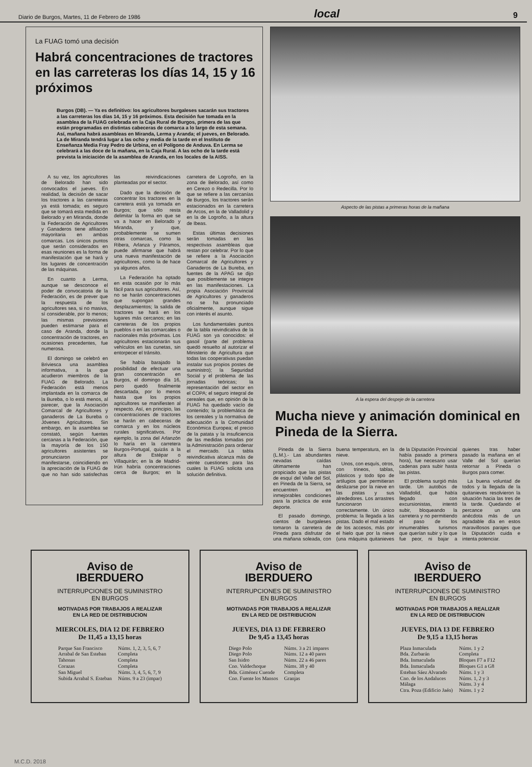Diario de Burgos, Martes, 11 de Febrero de 1986 local 9
La FUAG tomó una decisión
Habrá concentraciones de tractores en las carreteras los días 14, 15 y 16 próximos
Burgos (DB). — Ya es definitivo: los agricultores burgaleses sacarán sus tractores a las carreteras los días 14, 15 y 16 próximos. Esta decisión fue tomada en la asamblea de la FUAG celebrada en la Caja Rural de Burgos, primera de las que están programadas en distintas cabeceras de comarca a lo largo de esta semana. Así, mañana habrá asambleas en Miranda, Lerma y Aranda; el jueves, en Belorado. La de Miranda tendrá lugar a las ocho y media de la tarde en el Instituto de Enseñanza Media Fray Pedro de Urbina, en el Polígono de Anduva. En Lerma se celebrará a las doce de la mañana, en la Caja Rural. A las ocho de la tarde está prevista la iniciación de la asamblea de Aranda, en los locales de la AISS.
A su vez, los agricultores de Belorado han sido convocados el jueves. En realidad, la decisión de sacar los tractores a las carreteras ya está tomada; es seguro que se tomará esta medida en Belorado y en Miranda, donde la Federación de Agricultores y Ganaderos tiene afiliación mayoritaria en ambas comarcas. Los únicos puntos que serán considerados en esas reuniones es la forma de manifestación que se hará y los lugares de concentración de las máquinas.
En cuanto a Lerma, aunque se desconoce el poder de convocatoria de la Federación, es de prever que la respuesta de los agricultores sea, si no masiva, sí considerable, por lo menos; las mismas previsiones pueden estimarse para el caso de Aranda, donde la concentración de tractores, en ocasiones precedentes, fue numerosa.
El domingo se celebró en Briviesca una asamblea informativa, a la que acudieron miembros de la FUAG de Belorado. La Federación está menos implantada en la comarca de la Bureba, o lo está menos, al parecer, que la Asociación Comarcal de Agricultores y ganaderos de La Bureba o Jóvenes Agricultores. Sin embargo, en la asamblea se constató, según fuentes cercanas a la Federación, que la mayoría de los 150 agricultores asistentes se pronunciaron por manifestarse, coincidiendo en la apreciación de la FUAG de que no han sido satisfechas las reivindicaciones planteadas por el sector.
Dado que la decisión de concentrar los tractores en la carretera está ya tomada en Burgos; que sólo resta delimitar la forma en que se va a hacer en Belorado y Miranda, y que, probablemente se sumen otras comarcas, como la Ribera, Arlanza y Páramos, puede afirmarse que habrá una nueva manifestación de agricultores, como la de hace ya algunos años.
La Federación ha optado en esta ocasión por lo más fácil para sus agricultores. Así, no se harán concentraciones que supongan grandes desplazamientos; la salida de tractores se hará en los lugares más cercanos; en las carreteras de los propios pueblos o en las comarcales o nacionales más próximas. Los agricultores estacionarán sus vehículos en las cunetas, sin entorpecer el tránsito.
Se había barajado la posibilidad de efectuar una gran concentración en Burgos, el domingo día 16, pero quedó finalmente descartada, por lo menos hasta que los propios agricultores se manifiesten al respecto. Así, en principio, las concentraciones de tractores se harán en cabeceras de comarca y en los núcleos rurales significativos. Por ejemplo, la zona del Arlanzón lo haría en la carretera Burgos-Portugal, quizás a la altura de Estépar o Villaquirán; en la de Madrid-Irún habría concentraciones cerca de Burgos; en la carretera de Logroño, en la zona de Belorado, así como en Cerezo o Redecilla. Por lo que se refiere a las cercanías de Burgos, los tractores serán estacionados en la carretera de Arcos, en la de Valladolid y en la de Logroño, a la altura de Ibeas.
Estas últimas decisiones serán tomadas en las respectivas asambleas que restan por celebrar. Por lo que se refiere a la Asociación Comarcal de Agricultores y Ganaderos de La Bureba, en fuentes de la APAG se dijo que posiblemente se integre en las manifestaciones. La propia Asociación Provincial de Agricultores y ganaderos no se ha pronunciado oficialmente, aunque sigue con interés el asunto.
Los fundamentales puntos de la tabla reivindicativa de la FUAG son ya conocidos: el gasoil (parte del problema quedó resuelto al autorizar el Ministerio de Agricultura que todas las cooperativas puedan instalar sus propios postes de suministro); la Seguridad Social y el problema de las jornadas teóricas; la representación del sector en el COPA; el seguro integral de cereales que, en opinión de la FUAG ha quedado vacío de contenido; la problemática de los cereales y la normativa de adecuación a la Comunidad Económica Europea; el precio de la patata y la insuficiencia de las medidas tomadas por la Administración para ordenar el mercado. La tabla reivindicativa alcanza más de veinte cuestiones para las cuales la FUAG solicita una solución definitiva.
Aspecto de las pistas a primeras horas de la mañana
A la espera del despeje de la carretera
Mucha nieve y animación dominical en Pineda de la Sierra.
Pineda de la Sierra (L.M.).- Las abundantes nevadas caídas últimamente han propiciado que las pistas de esquí del Valle del Sol, en Pineda de la Sierra, se encuentren en inmejorables condiciones para la práctica de este deporte.
El pasado domingo, cientos de burgaleses tomaron la carretera de Pineda para disfrutar de una mañana soleada, con buena temperatura, en la nieve.
Unos, con esquís, otros, con trineos, tablas, plásticos y todo tipo de artilugios que permitieran deslizarse por la nieve en las pistas y sus alrededores. Los arrastres funcionaron correctamente. Un único problema: la llegada a las pistas. Dado el mal estado de los accesos, más por el hielo que por la nieve (una máquina quitanieves de la Diputación Provincial había pasado a primera hora), fue necesario usar cadenas para subir hasta las pistas.
El problema surgió más tarde. Un autobús de Valladolid, que había llegado con excursionistas, intentó subir, bloqueando la carretera y no permitiendo el paso de los innumerables turismos que querían subir y lo que fue peor, ni bajar a quienes tras haber pasado la mañana en el Valle del Sol querían retornar a Pineda o Burgos para comer.
La buena voluntad de todos y la llegada de la quitanieves resolvieron la situación hacia las tres de la tarde. Quedando el percance un una anécdota más de un agradable día en estos maravillosos parajes que la Diputación cuida e intenta potenciar.
Aviso de
IBERDUERO
INTERRUPCIONES DE SUMINISTRO
EN BURGOS
MOTIVADAS POR TRABAJOS A REALIZAR
EN LA RED DE DISTRIBUCION
MIERCOLES, DIA 12 DE FEBRERO
De 11,45 a 13,15 horas
| Parque San Francisco | Núms. 1, 2, 3, 5, 6, 7 |
| Arrabal de San Esteban | Completa |
| Tahonas | Completa |
| Corazas | Completa |
| San Miguel | Núms. 3, 4, 5, 6, 7, 9 |
| Subida Arrabal S. Esteban | Núms. 9 a 23 (impar) |
Aviso de
IBERDUERO
INTERRUPCIONES DE SUMINISTRO
EN BURGOS
MOTIVADAS POR TRABAJOS A REALIZAR
EN LA RED DE DISTRIBUCION
JUEVES, DIA 13 DE FEBRERO
De 9,45 a 13,45 horas
| Diego Polo | Núms. 3 a 21 impares |
| Diego Polo | Núms. 12 a 40 pares |
| San Isidro | Núms. 22 a 46 pares |
| Cno. Valdechoque | Núms. 38 y 40 |
| Bda. Giménez Cuende | Completa |
| Cno. Fuente los Mansos | Granjas |
Aviso de
IBERDUERO
INTERRUPCIONES DE SUMINISTRO
EN BURGOS
MOTIVADAS POR TRABAJOS A REALIZAR
EN LA RED DE DISTRIBUCION
JUEVES, DIA 13 DE FEBRERO
De 9,15 a 13,15 horas
| Plaza Inmaculada | Núms. 1 y 2 |
| Bda. Zurbarán | Completa |
| Bda. Inmaculada | Bloques F7 a F12 |
| Bda. Inmaculada | Bloques G1 a G8 |
| Esteban Sáez Alvarado | Núms. 1 y 3 |
| Cno. de los Andaluces | Núms. 1, 2 y 3 |
| Málaga | Núms. 3 y 4 |
| Ctra. Poza (Edificio Jaén) | Núms. 1 y 2 |
M.C.D. 2018